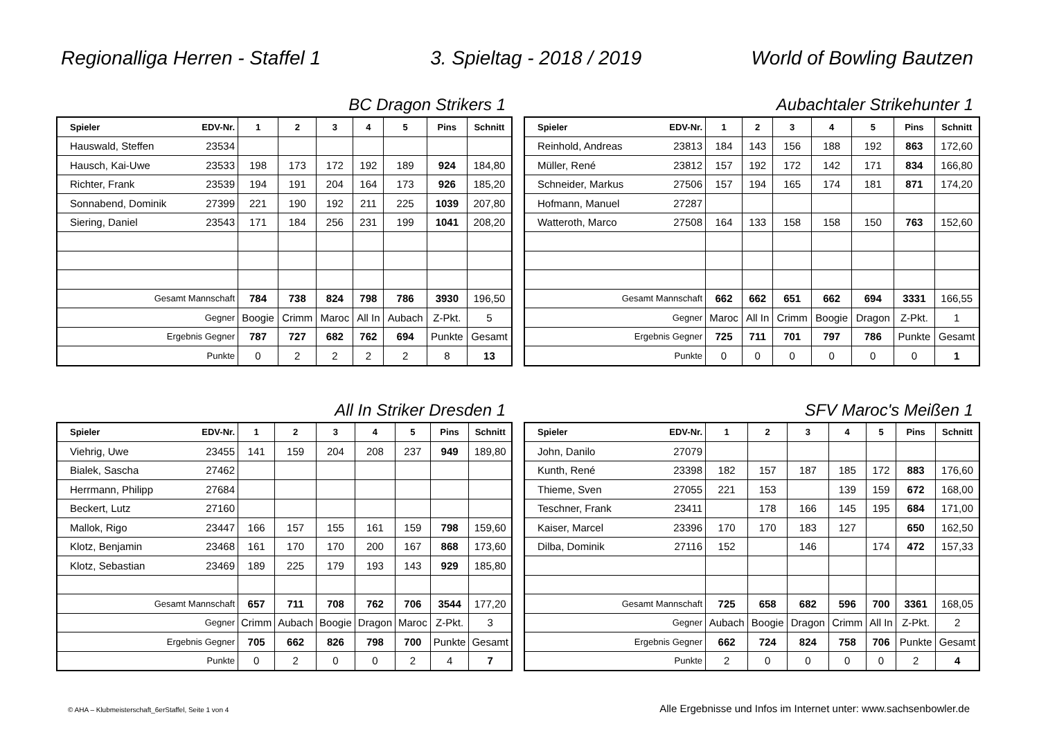Regionalliga Herren - Staffel 1 3. Spieltag - 2018 / 2019 World of Bowling Bautzen
BC Dragon Strikers 1
| Spieler | EDV-Nr. | 1 | 2 | 3 | 4 | 5 | Pins | Schnitt |
| --- | --- | --- | --- | --- | --- | --- | --- | --- |
| Hauswald, Steffen | 23534 | | | | | | | |
| Hausch, Kai-Uwe | 23533 | 198 | 173 | 172 | 192 | 189 | 924 | 184,80 |
| Richter, Frank | 23539 | 194 | 191 | 204 | 164 | 173 | 926 | 185,20 |
| Sonnabend, Dominik | 27399 | 221 | 190 | 192 | 211 | 225 | 1039 | 207,80 |
| Siering, Daniel | 23543 | 171 | 184 | 256 | 231 | 199 | 1041 | 208,20 |
| Gesamt Mannschaft | | 784 | 738 | 824 | 798 | 786 | 3930 | 196,50 |
| Gegner | | Boogie | Crimm | Maroc | All In | Aubach | Z-Pkt. | 5 |
| Ergebnis Gegner | | 787 | 727 | 682 | 762 | 694 | Punkte | Gesamt |
| Punkte | | 0 | 2 | 2 | 2 | 2 | 8 | 13 |
Aubachtaler Strikehunter 1
| Spieler | EDV-Nr. | 1 | 2 | 3 | 4 | 5 | Pins | Schnitt |
| --- | --- | --- | --- | --- | --- | --- | --- | --- |
| Reinhold, Andreas | 23813 | 184 | 143 | 156 | 188 | 192 | 863 | 172,60 |
| Müller, René | 23812 | 157 | 192 | 172 | 142 | 171 | 834 | 166,80 |
| Schneider, Markus | 27506 | 157 | 194 | 165 | 174 | 181 | 871 | 174,20 |
| Hofmann, Manuel | 27287 | | | | | | | |
| Watteroth, Marco | 27508 | 164 | 133 | 158 | 158 | 150 | 763 | 152,60 |
| Gesamt Mannschaft | | 662 | 662 | 651 | 662 | 694 | 3331 | 166,55 |
| Gegner | | Maroc | All In | Crimm | Boogie | Dragon | Z-Pkt. | 1 |
| Ergebnis Gegner | | 725 | 711 | 701 | 797 | 786 | Punkte | Gesamt |
| Punkte | | 0 | 0 | 0 | 0 | 0 | 0 | 1 |
All In Striker Dresden 1
| Spieler | EDV-Nr. | 1 | 2 | 3 | 4 | 5 | Pins | Schnitt |
| --- | --- | --- | --- | --- | --- | --- | --- | --- |
| Viehrig, Uwe | 23455 | 141 | 159 | 204 | 208 | 237 | 949 | 189,80 |
| Bialek, Sascha | 27462 | | | | | | | |
| Herrmann, Philipp | 27684 | | | | | | | |
| Beckert, Lutz | 27160 | | | | | | | |
| Mallok, Rigo | 23447 | 166 | 157 | 155 | 161 | 159 | 798 | 159,60 |
| Klotz, Benjamin | 23468 | 161 | 170 | 170 | 200 | 167 | 868 | 173,60 |
| Klotz, Sebastian | 23469 | 189 | 225 | 179 | 193 | 143 | 929 | 185,80 |
| Gesamt Mannschaft | | 657 | 711 | 708 | 762 | 706 | 3544 | 177,20 |
| Gegner | | Crimm | Aubach | Boogie | Dragon | Maroc | Z-Pkt. | 3 |
| Ergebnis Gegner | | 705 | 662 | 826 | 798 | 700 | Punkte | Gesamt |
| Punkte | | 0 | 2 | 0 | 0 | 2 | 4 | 7 |
SFV Maroc's Meißen 1
| Spieler | EDV-Nr. | 1 | 2 | 3 | 4 | 5 | Pins | Schnitt |
| --- | --- | --- | --- | --- | --- | --- | --- | --- |
| John, Danilo | 27079 | | | | | | | |
| Kunth, René | 23398 | 182 | 157 | 187 | 185 | 172 | 883 | 176,60 |
| Thieme, Sven | 27055 | 221 | 153 | | 139 | 159 | 672 | 168,00 |
| Teschner, Frank | 23411 | | 178 | 166 | 145 | 195 | 684 | 171,00 |
| Kaiser, Marcel | 23396 | 170 | 170 | 183 | 127 | | 650 | 162,50 |
| Dilba, Dominik | 27116 | 152 | | 146 | | 174 | 472 | 157,33 |
| Gesamt Mannschaft | | 725 | 658 | 682 | 596 | 700 | 3361 | 168,05 |
| Gegner | | Aubach | Boogie | Dragon | Crimm | All In | Z-Pkt. | 2 |
| Ergebnis Gegner | | 662 | 724 | 824 | 758 | 706 | Punkte | Gesamt |
| Punkte | | 2 | 0 | 0 | 0 | 0 | 2 | 4 |
© AHA – Klubmeisterschaft_6erStaffel, Seite 1 von 4 Alle Ergebnisse und Infos im Internet unter: www.sachsenbowler.de